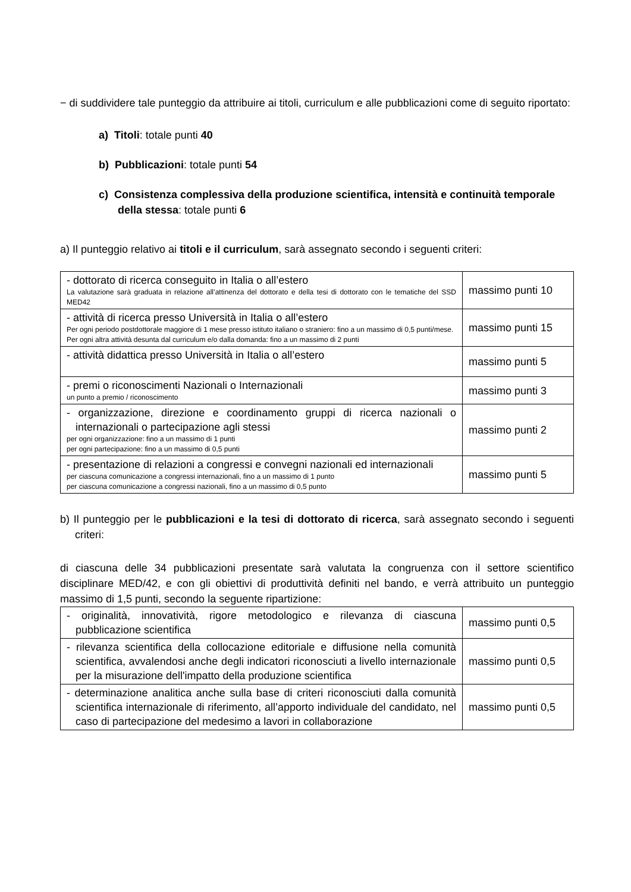− di suddividere tale punteggio da attribuire ai titoli, curriculum e alle pubblicazioni come di seguito riportato:
a) Titoli: totale punti 40
b) Pubblicazioni: totale punti 54
c) Consistenza complessiva della produzione scientifica, intensità e continuità temporale della stessa: totale punti 6
a) Il punteggio relativo ai titoli e il curriculum, sarà assegnato secondo i seguenti criteri:
| - dottorato di ricerca conseguito in Italia o all’estero La valutazione sarà graduata in relazione all’attinenza del dottorato e della tesi di dottorato con le tematiche del SSD MED42 | massimo punti 10 |
| - attività di ricerca presso Università in Italia o all’estero Per ogni periodo postdottorale maggiore di 1 mese presso istituto italiano o straniero: fino a un massimo di 0,5 punti/mese. Per ogni altra attività desunta dal curriculum e/o dalla domanda: fino a un massimo di 2 punti | massimo punti 15 |
| - attività didattica presso Università in Italia o all’estero | massimo punti 5 |
| - premi o riconoscimenti Nazionali o Internazionali un punto a premio / riconoscimento | massimo punti 3 |
| - organizzazione, direzione e coordinamento gruppi di ricerca nazionali o internazionali o partecipazione agli stessi per ogni organizzazione: fino a un massimo di 1 punti per ogni partecipazione: fino a un massimo di 0,5 punti | massimo punti 2 |
| - presentazione di relazioni a congressi e convegni nazionali ed internazionali per ciascuna comunicazione a congressi internazionali, fino a un massimo di 1 punto per ciascuna comunicazione a congressi nazionali, fino a un massimo di 0,5 punto | massimo punti 5 |
b) Il punteggio per le pubblicazioni e la tesi di dottorato di ricerca, sarà assegnato secondo i seguenti criteri:
di ciascuna delle 34 pubblicazioni presentate sarà valutata la congruenza con il settore scientifico disciplinare MED/42, e con gli obiettivi di produttività definiti nel bando, e verrà attribuito un punteggio massimo di 1,5 punti, secondo la seguente ripartizione:
| - originalità, innovatività, rigore metodologico e rilevanza di ciascuna pubblicazione scientifica | massimo punti 0,5 |
| - rilevanza scientifica della collocazione editoriale e diffusione nella comunità scientifica, avvalendosi anche degli indicatori riconosciuti a livello internazionale per la misurazione dell'impatto della produzione scientifica | massimo punti 0,5 |
| - determinazione analitica anche sulla base di criteri riconosciuti dalla comunità scientifica internazionale di riferimento, all’apporto individuale del candidato, nel caso di partecipazione del medesimo a lavori in collaborazione | massimo punti 0,5 |